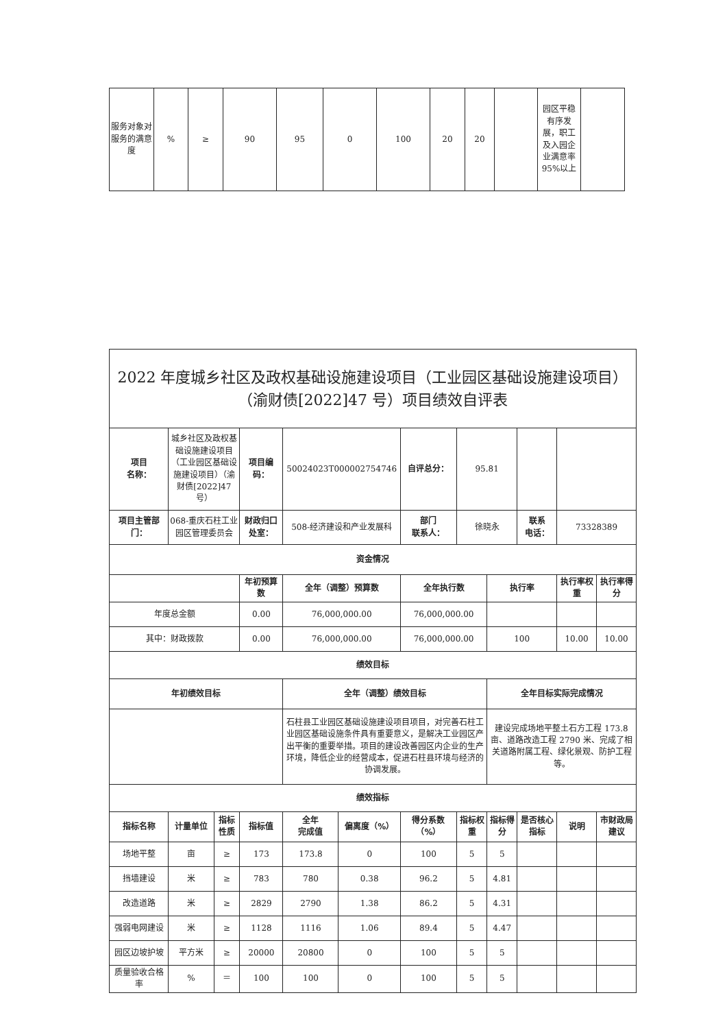| 服务对象对服务的满意度 | % | ≥ | 90 | 95 | 0 | 100 | 20 | 20 | | 园区平稳有序发展，职工及入园企业满意率 95%以上 | |
| 2022 年度城乡社区及政权基础设施建设项目（工业园区基础设施建设项目）（渝财债[2022]47 号）项目绩效自评表 | | | | | | | | | | | |
| 项目 名称： | 城乡社区及政权基础设施建设项目（工业园区基础设施建设项目）（渝财债[2022]47 号） | | 项目编码： | 50024023T000002754746 | | 自评总分： | 95.81 | | | | |
| 项目主管部门： | 068-重庆石柱工业园区管理委员会 | | 财政归口处室： | 508-经济建设和产业发展科 | | 部门 联系人： | 徐晓永 | | 联系 电话： | 73328389 | |
| 资金情况 | | | | | | | | | | | |
| | | | 年初预算数 | 全年（调整）预算数 | | 全年执行数 | | 执行率 | | 执行率权重 | 执行率得分 |
| 年度总金额 | | | 0.00 | 76,000,000.00 | | 76,000,000.00 | | | | | |
| 其中：财政拨款 | | | 0.00 | 76,000,000.00 | | 76,000,000.00 | | 100 | | 10.00 | 10.00 |
| 绩效目标 | | | | | | | | | | | |
| 年初绩效目标 | | | | 全年（调整）绩效目标 | | | | 全年目标实际完成情况 | | | |
| | | | | 石柱县工业园区基础设施建设项目项目，对完善石柱工业园区基础设施条件具有重要意义，是解决工业园区产出平衡的重要举措。项目的建设改善园区内企业的生产环境，降低企业的经营成本，促进石柱县环境与经济的协调发展。 | | | | 建设完成场地平整土石方工程 173.8 亩、道路改造工程 2790 米、完成了相关道路附属工程、绿化景观、防护工程等。 | | | |
| 绩效指标 | | | | | | | | | | | |
| 指标名称 | 计量单位 | 指标性质 | 指标值 | 全年 完成值 | 偏离度（%） | 得分系数（%） | 指标权重 | 指标得分 | 是否核心指标 | 说明 | 市财政局建议 |
| 场地平整 | 亩 | ≥ | 173 | 173.8 | 0 | 100 | 5 | 5 | | | |
| 挡墙建设 | 米 | ≥ | 783 | 780 | 0.38 | 96.2 | 5 | 4.81 | | | |
| 改造道路 | 米 | ≥ | 2829 | 2790 | 1.38 | 86.2 | 5 | 4.31 | | | |
| 强弱电网建设 | 米 | ≥ | 1128 | 1116 | 1.06 | 89.4 | 5 | 4.47 | | | |
| 园区边坡护坡 | 平方米 | ≥ | 20000 | 20800 | 0 | 100 | 5 | 5 | | | |
| 质量验收合格率 | % | ＝ | 100 | 100 | 0 | 100 | 5 | 5 | | | |